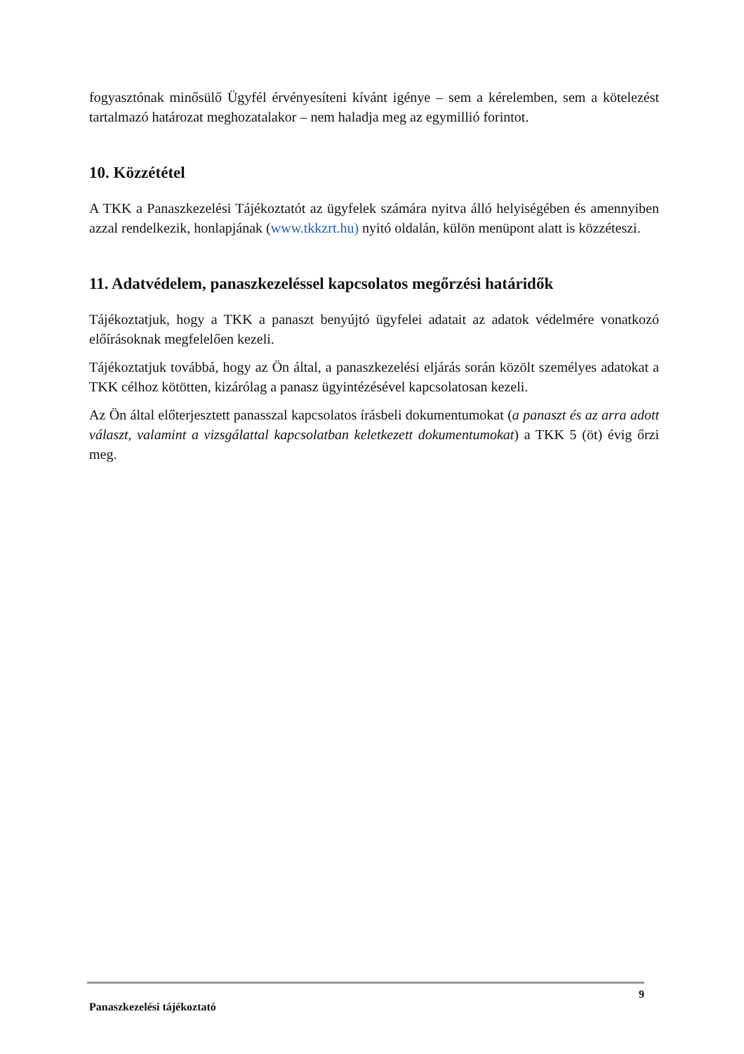fogyasztónak minősülő Ügyfél érvényesíteni kívánt igénye – sem a kérelemben, sem a kötelezést tartalmazó határozat meghozatalakor – nem haladja meg az egymillió forintot.
10. Közzététel
A TKK a Panaszkezelési Tájékoztatót az ügyfelek számára nyitva álló helyiségében és amennyiben azzal rendelkezik, honlapjának (www.tkkzrt.hu) nyitó oldalán, külön menüpont alatt is közzéteszi.
11. Adatvédelem, panaszkezeléssel kapcsolatos megőrzési határidők
Tájékoztatjuk, hogy a TKK a panaszt benyújtó ügyfelei adatait az adatok védelmére vonatkozó előírásoknak megfelelően kezeli.
Tájékoztatjuk továbbá, hogy az Ön által, a panaszkezelési eljárás során közölt személyes adatokat a TKK célhoz kötötten, kizárólag a panasz ügyintézésével kapcsolatosan kezeli.
Az Ön által előterjesztett panasszal kapcsolatos írásbeli dokumentumokat (a panaszt és az arra adott választ, valamint a vizsgálattal kapcsolatban keletkezett dokumentumokat) a TKK 5 (öt) évig őrzi meg.
9
Panaszkezelési tájékoztató